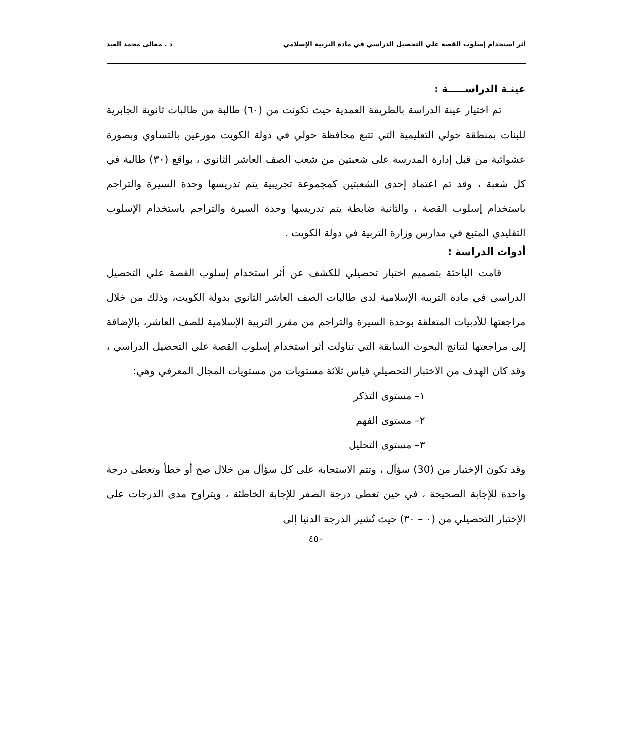أثر استخدام إسلوب القصة علي التحصيل الدراسي في مادة التربية الإسلامي د . معالى محمد العبد
عينـة الدراســـــة :
تم اختيار عينة الدراسة بالطريقة العمدية حيث تكونت من (٦٠) طالبة من طالبات ثانوية الجابرية للبنات بمنطقة حولي التعليمية التي تتبع محافظة حولي في دولة الكويت موزعين بالتساوي وبصورة عشوائية من قبل إدارة المدرسة على شعبتين من شعب الصف العاشر الثانوي ، بواقع (٣٠) طالبة في كل شعبة ، وقد تم اعتماد إحدى الشعبتين كمجموعة تجريبية يتم تدريسها وحدة السيرة والتراجم باستخدام إسلوب القصة ، والثانية ضابطة يتم تدريسها وحدة السيرة والتراجم باستخدام الإسلوب التقليدي المتبع في مدارس وزارة التربية في دولة الكويت .
أدوات الدراسة :
قامت الباحثة بتصميم اختبار تحصيلي للكشف عن أثر استخدام إسلوب القصة علي التحصيل الدراسي في مادة التربية الإسلامية لدى طالبات الصف العاشر الثانوي بدولة الكويت، وذلك من خلال مراجعتها للأدبيات المتعلقة بوحدة السيرة والتراجم من مقرر التربية الإسلامية للصف العاشر، بالإضافة إلى مراجعتها لنتائج البحوث السابقة التي تناولت أثر استخدام إسلوب القصة علي التحصيل الدراسي ، وقد كان الهدف من الاختبار التحصيلي قياس ثلاثة مستويات من مستويات المجال المعرفي وهي:
١– مستوى التذكر
٢– مستوى الفهم
٣– مستوى التحليل
وقد تكون الإختبار من (30) سؤآل ، وتتم الاستجابة على كل سؤآل من خلال صح أو خطأ وتعطى درجة واحدة للإجابة الصحيحة ، في حين تعطى درجة الصفر للإجابة الخاطئة ، ويتراوح مدى الدرجات على الإختبار التحصيلي من (٠ – ٣٠) حيث تُشير الدرجة الدنيا إلى
٤٥٠